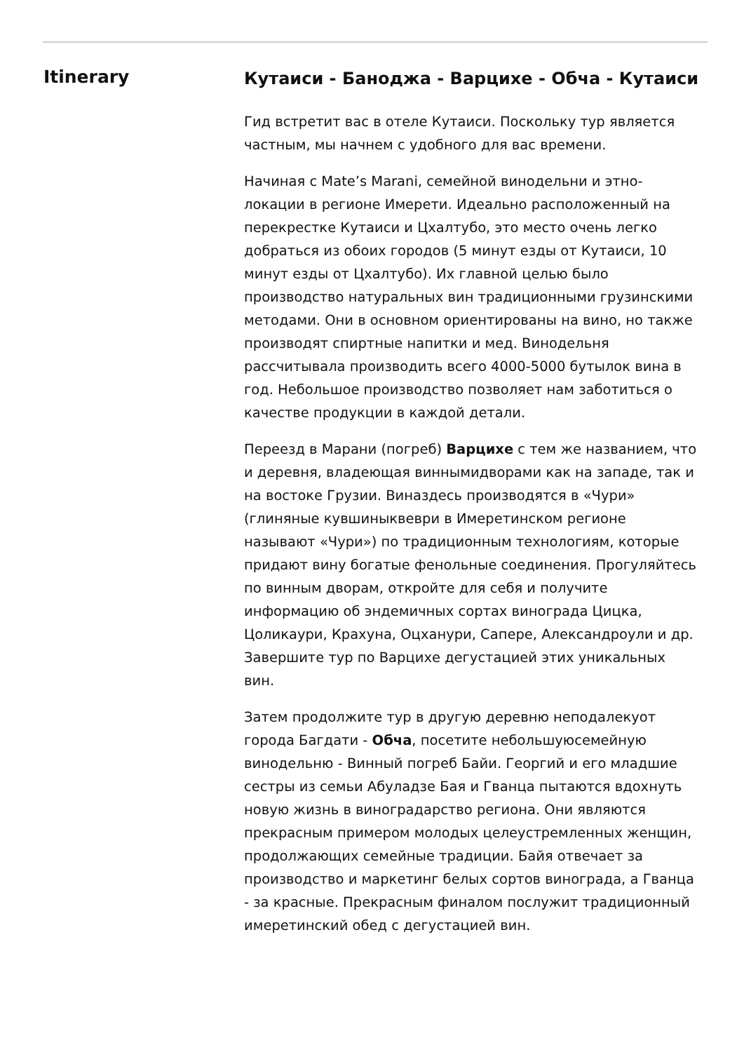Itinerary
Кутаиси - Баноджа - Варцихе - Обча - Кутаиси
Гид встретит вас в отеле Кутаиси. Поскольку тур является частным, мы начнем с удобного для вас времени.
Начиная с Mate’s Marani, семейной винодельни и этно-локации в регионе Имерети. Идеально расположенный на перекрестке Кутаиси и Цхалтубо, это место очень легко добраться из обоих городов (5 минут езды от Кутаиси, 10 минут езды от Цхалтубо). Их главной целью было производство натуральных вин традиционными грузинскими методами. Они в основном ориентированы на вино, но также производят спиртные напитки и мед. Винодельня рассчитывала производить всего 4000-5000 бутылок вина в год. Небольшое производство позволяет нам заботиться о качестве продукции в каждой детали.
Переезд в Марани (погреб) Варцихе с тем же названием, что и деревня, владеющая виннымидворами как на западе, так и на востоке Грузии. Виназдесь производятся в «Чури» (глиняные кувшиныквеври в Имеретинском регионе называют «Чури») по традиционным технологиям, которые придают вину богатые фенольные соединения. Прогуляйтесь по винным дворам, откройте для себя и получите информацию об эндемичных сортах винограда Цицка, Цоликаури, Крахуна, Оцханури, Сапере, Александроули и др. Завершите тур по Варцихе дегустацией этих уникальных вин.
Затем продолжите тур в другую деревню неподалекуот города Багдати - Обча, посетите небольшуюсемейную винодельню - Винный погреб Байи. Георгий и его младшие сестры из семьи Абуладзе Бая и Гванца пытаются вдохнуть новую жизнь в виноградарство региона. Они являются прекрасным примером молодых целеустремленных женщин, продолжающих семейные традиции. Байя отвечает за производство и маркетинг белых сортов винограда, а Гванца - за красные. Прекрасным финалом послужит традиционный имеретинский обед с дегустацией вин.